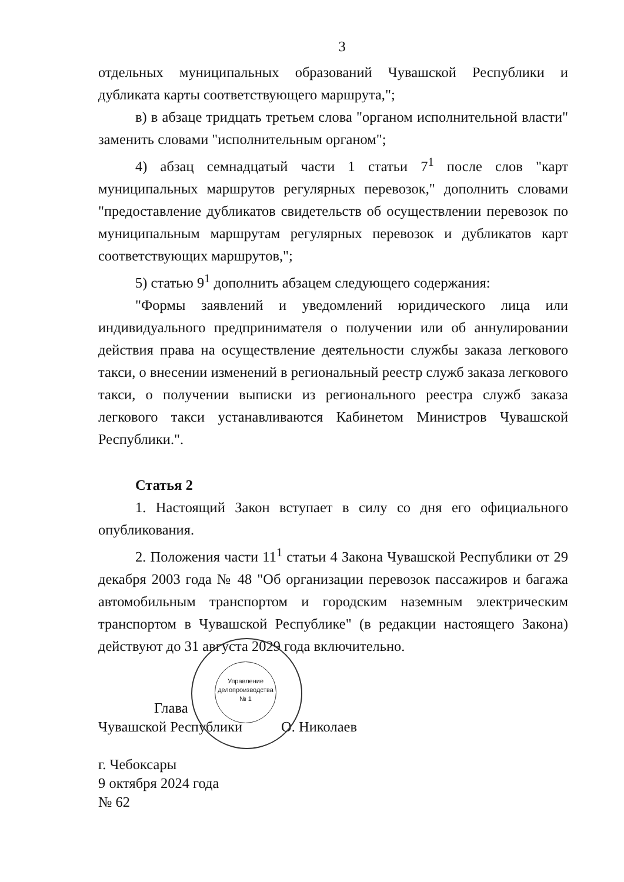3
отдельных муниципальных образований Чувашской Республики и дубликата карты соответствующего маршрута,";
в) в абзаце тридцать третьем слова "органом исполнительной власти" заменить словами "исполнительным органом";
4) абзац семнадцатый части 1 статьи 7<sup>1</sup> после слов "карт муниципальных маршрутов регулярных перевозок," дополнить словами "предоставление дубликатов свидетельств об осуществлении перевозок по муниципальным маршрутам регулярных перевозок и дубликатов карт соответствующих маршрутов,";
5) статью 9<sup>1</sup> дополнить абзацем следующего содержания:
"Формы заявлений и уведомлений юридического лица или индивидуального предпринимателя о получении или об аннулировании действия права на осуществление деятельности службы заказа легкового такси, о внесении изменений в региональный реестр служб заказа легкового такси, о получении выписки из регионального реестра служб заказа легкового такси устанавливаются Кабинетом Министров Чувашской Республики.".
Статья 2
1. Настоящий Закон вступает в силу со дня его официального опубликования.
2. Положения части 11<sup>1</sup> статьи 4 Закона Чувашской Республики от 29 декабря 2003 года № 48 "Об организации перевозок пассажиров и багажа автомобильным транспортом и городским наземным электрическим транспортом в Чувашской Республике" (в редакции настоящего Закона) действуют до 31 августа 2029 года включительно.
Глава
Чувашской Республики О. Николаев
г. Чебоксары
9 октября 2024 года
№ 62
Управление делопроизводства № 1